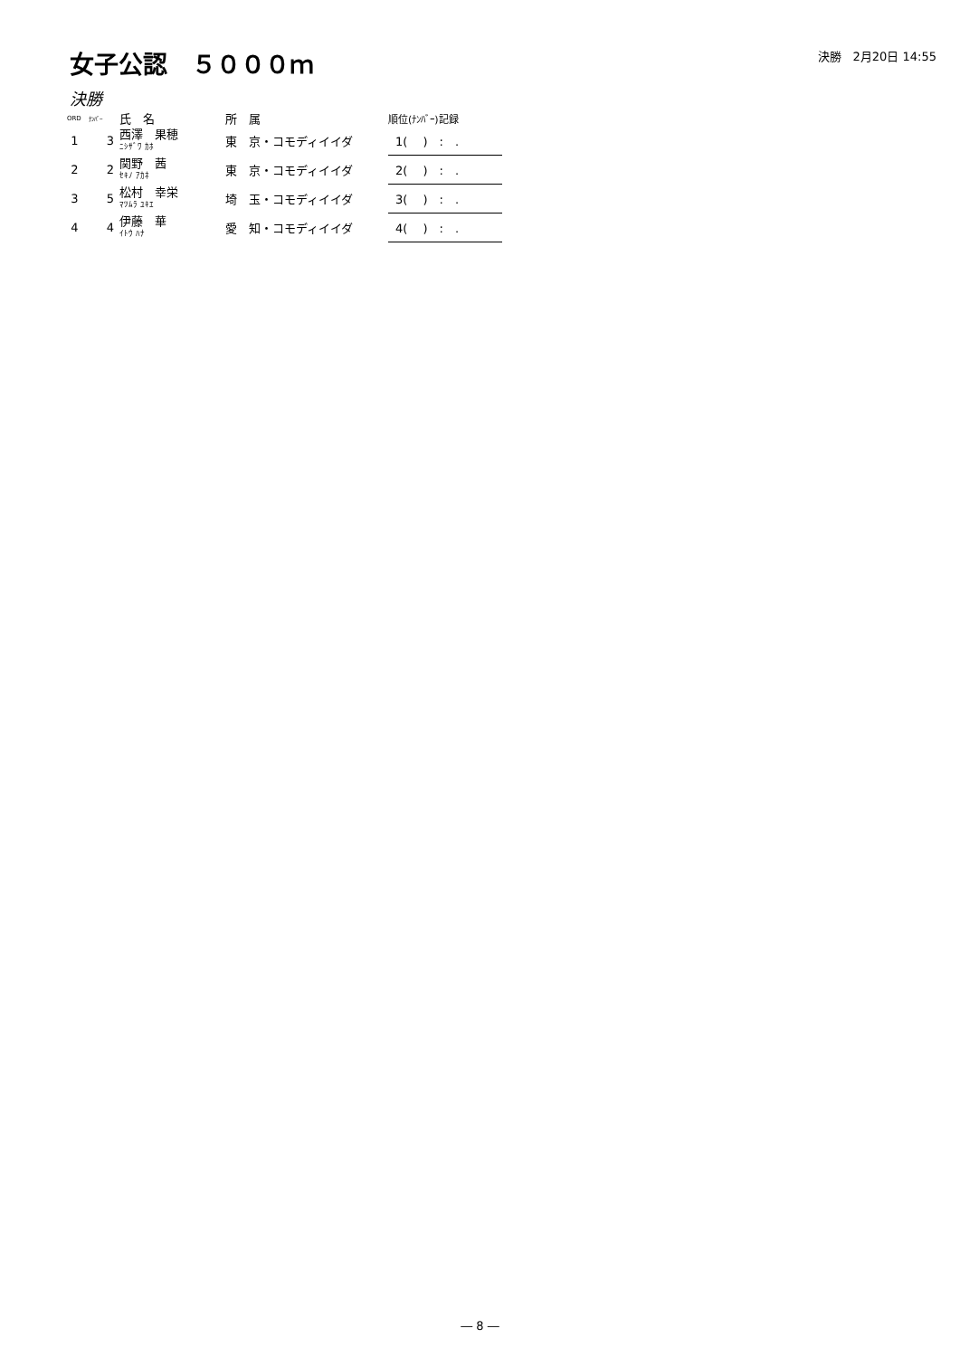女子公認　５０００ｍ
決勝　2月20日 14:55
決勝
| ORD | ﾅﾝﾊﾞｰ | 氏 名 | 所 属 | 順位(ﾅﾝﾊﾞｰ)記録 |
| --- | --- | --- | --- | --- |
| 1 | 3 | 西澤 果穂 ﾆｼｻﾞﾜ ｶﾎ | 東 京・コモディイイダ | 1( ) : . |
| 2 | 2 | 関野 茜 ｾｷﾉ ｱｶﾈ | 東 京・コモディイイダ | 2( ) : . |
| 3 | 5 | 松村 幸栄 ﾏﾂﾑﾗ ﾕｷｴ | 埼 玉・コモディイイダ | 3( ) : . |
| 4 | 4 | 伊藤 華 ｲﾄｳ ﾊﾅ | 愛 知・コモディイイダ | 4( ) : . |
― 8 ―